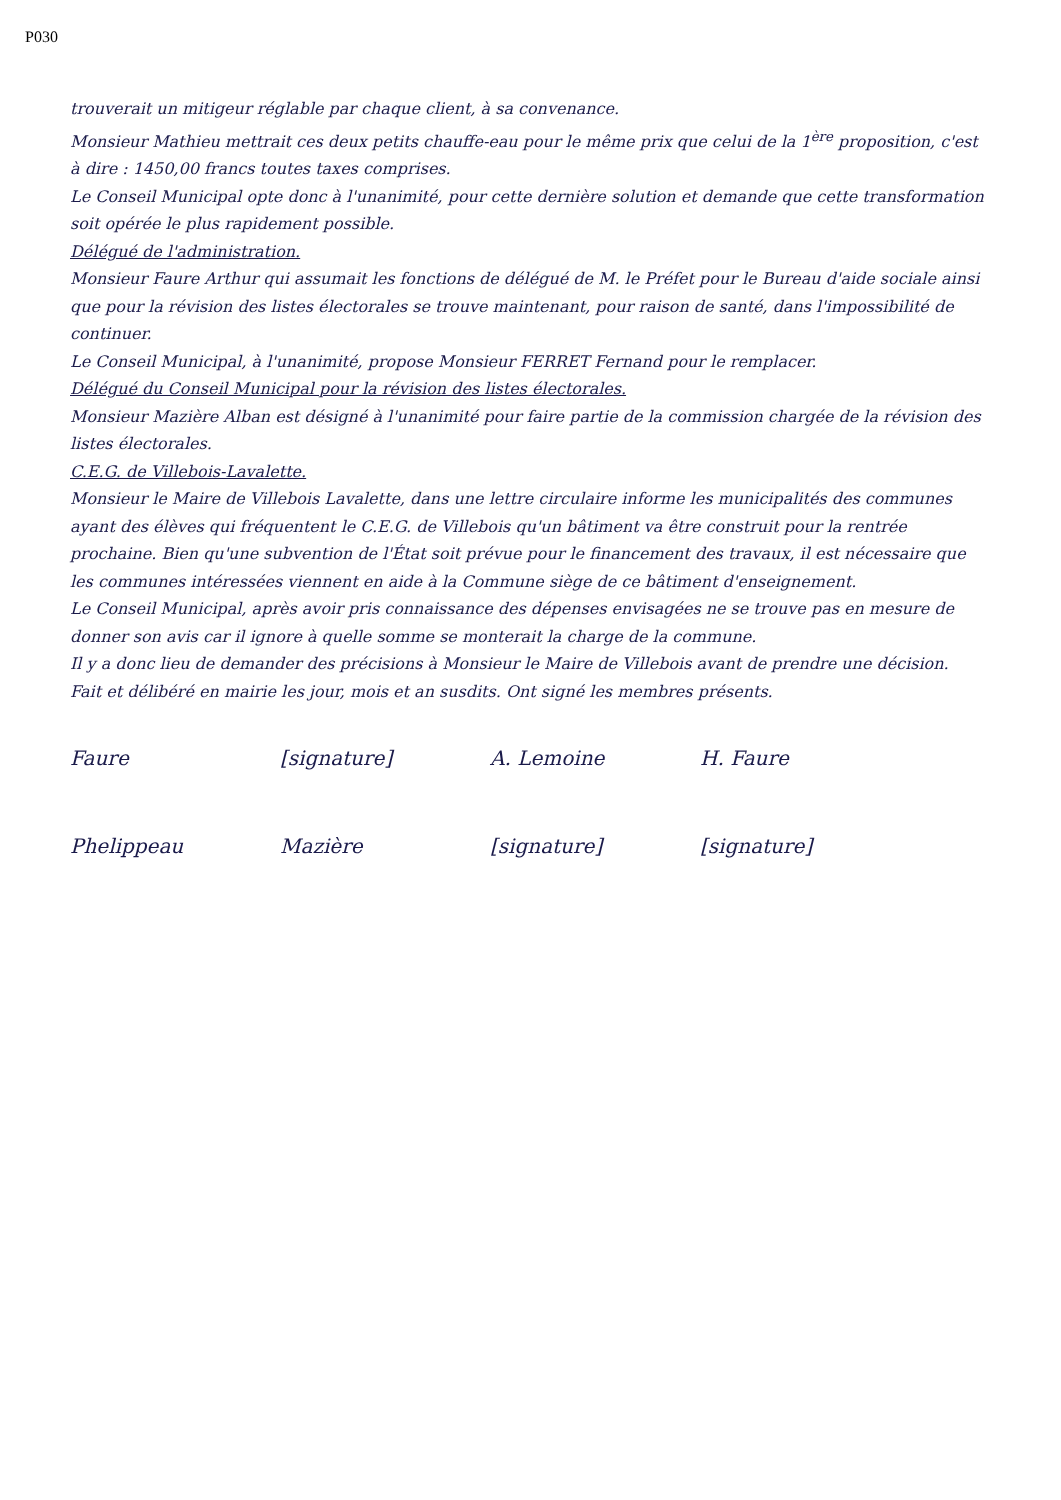P030
trouverait un mitigeur réglable par chaque client, à sa convenance.
Monsieur Mathieu mettrait ces deux petits chauffe-eau pour le même prix que celui de la 1<sup>ère</sup> proposition, c'est à dire : 1450,00 francs toutes taxes comprises.
Le Conseil Municipal opte donc à l'unanimité, pour cette dernière solution et demande que cette transformation soit opérée le plus rapidement possible.
Délégué de l'administration.
Monsieur Faure Arthur qui assumait les fonctions de délégué de M. le Préfet pour le Bureau d'aide sociale ainsi que pour la révision des listes électorales se trouve maintenant, pour raison de santé, dans l'impossibilité de continuer.
Le Conseil Municipal, à l'unanimité, propose Monsieur FERRET Fernand pour le remplacer.
Délégué du Conseil Municipal pour la révision des listes électorales.
Monsieur Mazière Alban est désigné à l'unanimité pour faire partie de la commission chargée de la révision des listes électorales.
C.E.G. de Villebois-Lavalette.
Monsieur le Maire de Villebois Lavalette, dans une lettre circulaire informe les municipalités des communes ayant des élèves qui fréquentent le C.E.G. de Villebois qu'un bâtiment va être construit pour la rentrée prochaine. Bien qu'une subvention de l'État soit prévue pour le financement des travaux, il est nécessaire que les communes intéressées viennent en aide à la Commune siège de ce bâtiment d'enseignement.
Le Conseil Municipal, après avoir pris connaissance des dépenses envisagées ne se trouve pas en mesure de donner son avis car il ignore à quelle somme se monterait la charge de la commune.
Il y a donc lieu de demander des précisions à Monsieur le Maire de Villebois avant de prendre une décision.
Fait et délibéré en mairie les jour, mois et an susdits. Ont signé les membres présents.
Faure [signature] A. Lemoine H. Faure Phelippeau Mazière [signature] [signature]